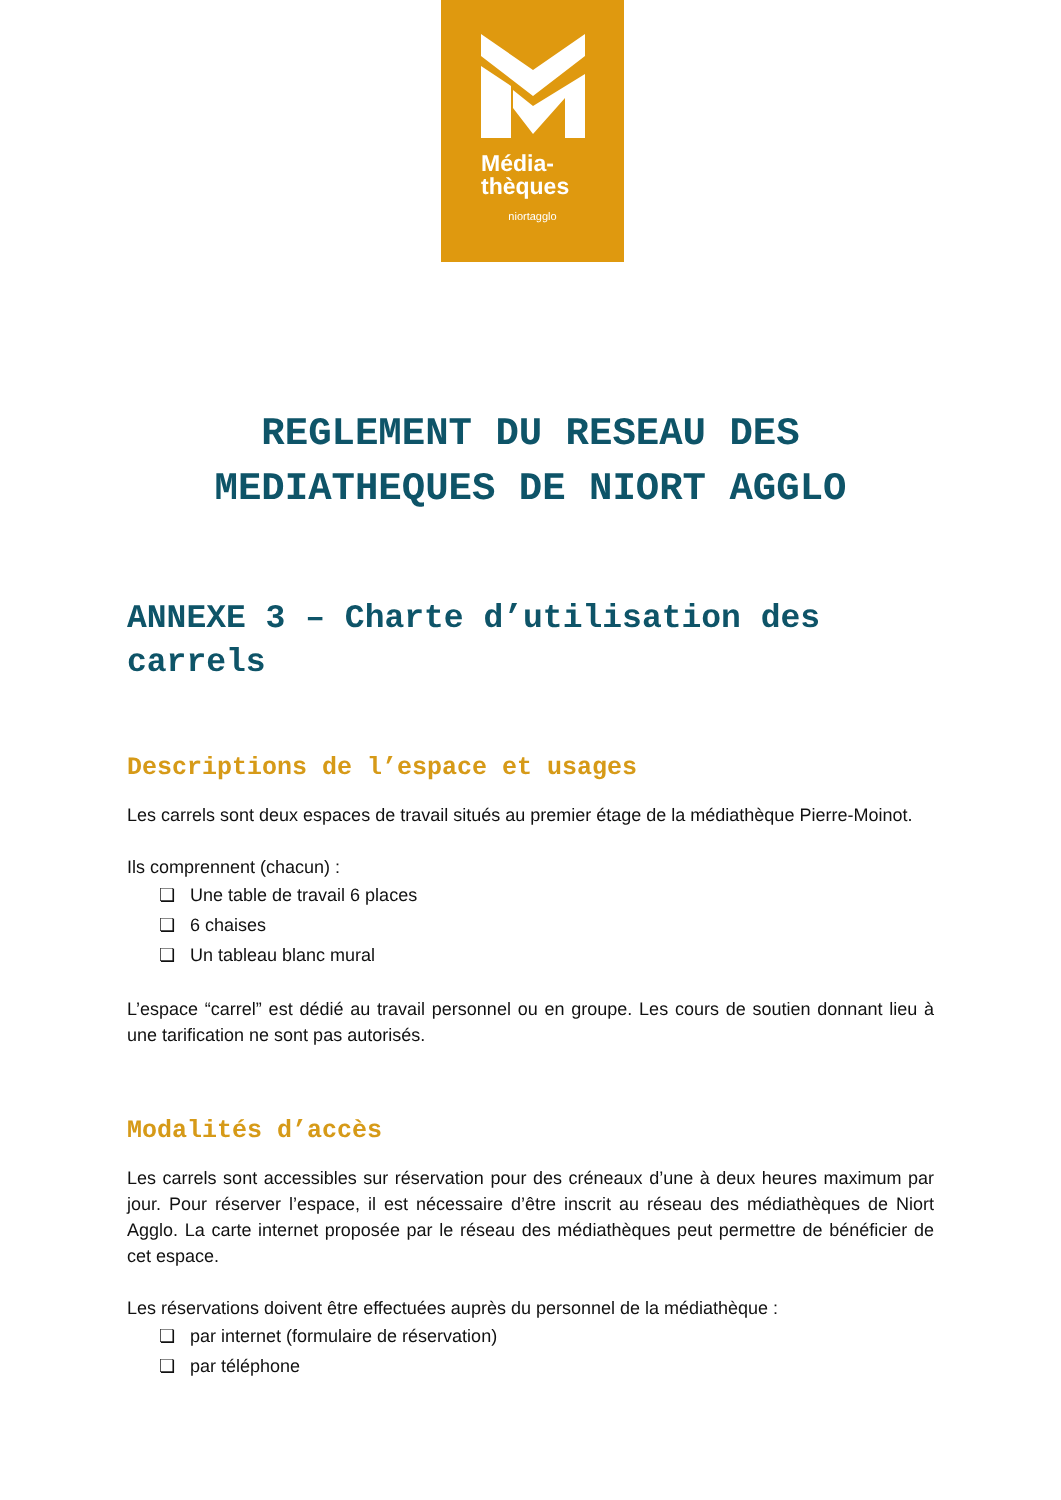Média-
thèques
niortagglo
REGLEMENT DU RESEAU DES
MEDIATHEQUES DE NIORT AGGLO
ANNEXE 3 – Charte d’utilisation des carrels
Descriptions de l’espace et usages
Les carrels sont deux espaces de travail situés au premier étage de la médiathèque Pierre-Moinot.
Ils comprennent (chacun) :
❏ Une table de travail 6 places
❏ 6 chaises
❏ Un tableau blanc mural
L’espace “carrel” est dédié au travail personnel ou en groupe. Les cours de soutien donnant lieu à une tarification ne sont pas autorisés.
Modalités d’accès
Les carrels sont accessibles sur réservation pour des créneaux d’une à deux heures maximum par jour. Pour réserver l’espace, il est nécessaire d’être inscrit au réseau des médiathèques de Niort Agglo. La carte internet proposée par le réseau des médiathèques peut permettre de bénéficier de cet espace.
Les réservations doivent être effectuées auprès du personnel de la médiathèque :
❏ par internet (formulaire de réservation)
❏ par téléphone